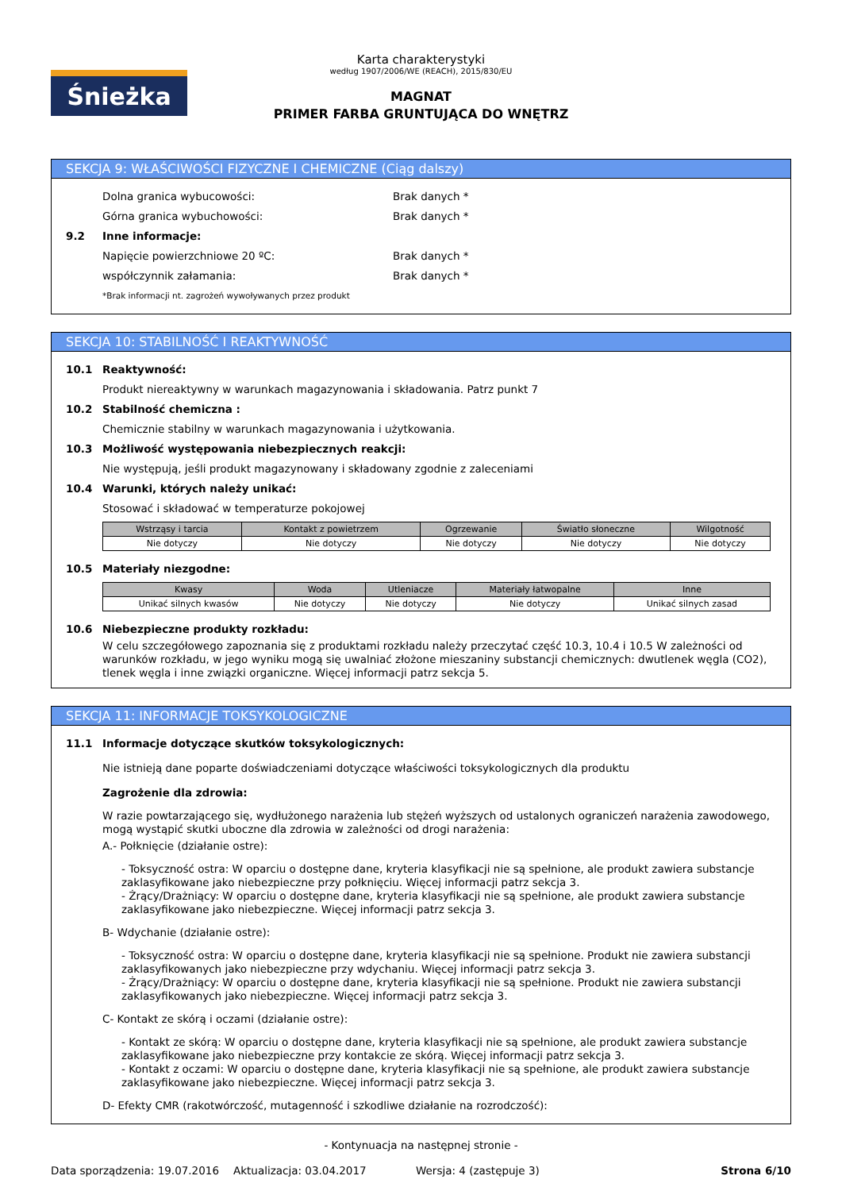Śnieżka
Karta charakterystyki
według 1907/2006/WE (REACH), 2015/830/EU
MAGNAT
PRIMER FARBA GRUNTUJĄCA DO WNĘTRZ
SEKCJA 9: WŁAŚCIWOŚCI FIZYCZNE I CHEMICZNE (Ciąg dalszy)
Dolna granica wybucowości: Brak danych *
Górna granica wybuchowości: Brak danych *
9.2 Inne informacje:
Napięcie powierzchniowe 20 ºC: Brak danych *
współczynnik załamania: Brak danych *
*Brak informacji nt. zagrożeń wywoływanych przez produkt
SEKCJA 10: STABILNOŚĆ I REAKTYWNOŚĆ
10.1 Reaktywność:
Produkt niereaktywny w warunkach magazynowania i składowania. Patrz punkt 7
10.2 Stabilność chemiczna :
Chemicznie stabilny w warunkach magazynowania i użytkowania.
10.3 Możliwość występowania niebezpiecznych reakcji:
Nie występują, jeśli produkt magazynowany i składowany zgodnie z zaleceniami
10.4 Warunki, których należy unikać:
Stosować i składować w temperaturze pokojowej
| Wstrząsy i tarcia | Kontakt z powietrzem | Ogrzewanie | Światło słoneczne | Wilgotność |
| --- | --- | --- | --- | --- |
| Nie dotyczy | Nie dotyczy | Nie dotyczy | Nie dotyczy | Nie dotyczy |
10.5 Materiały niezgodne:
| Kwasy | Woda | Utleniacze | Materiały łatwopalne | Inne |
| --- | --- | --- | --- | --- |
| Unikać silnych kwasów | Nie dotyczy | Nie dotyczy | Nie dotyczy | Unikać silnych zasad |
10.6 Niebezpieczne produkty rozkładu:
W celu szczegółowego zapoznania się z produktami rozkładu należy przeczytać część 10.3, 10.4 i 10.5 W zależności od warunków rozkładu, w jego wyniku mogą się uwalniać złożone mieszaniny substancji chemicznych: dwutlenek węgla (CO2), tlenek węgla i inne związki organiczne. Więcej informacji patrz sekcja 5.
SEKCJA 11: INFORMACJE TOKSYKOLOGICZNE
11.1 Informacje dotyczące skutków toksykologicznych:
Nie istnieją dane poparte doświadczeniami dotyczące właściwości toksykologicznych dla produktu
Zagrożenie dla zdrowia:
W razie powtarzającego się, wydłużonego narażenia lub stężeń wyższych od ustalonych ograniczeń narażenia zawodowego, mogą wystąpić skutki uboczne dla zdrowia w zależności od drogi narażenia:
A.- Połknięcie (działanie ostre):
- Toksyczność ostra: W oparciu o dostępne dane, kryteria klasyfikacji nie są spełnione, ale produkt zawiera substancje zaklasyfikowane jako niebezpieczne przy połknięciu. Więcej informacji patrz sekcja 3.
- Żrący/Drażniący: W oparciu o dostępne dane, kryteria klasyfikacji nie są spełnione, ale produkt zawiera substancje zaklasyfikowane jako niebezpieczne. Więcej informacji patrz sekcja 3.
B- Wdychanie (działanie ostre):
- Toksyczność ostra: W oparciu o dostępne dane, kryteria klasyfikacji nie są spełnione. Produkt nie zawiera substancji zaklasyfikowanych jako niebezpieczne przy wdychaniu. Więcej informacji patrz sekcja 3.
- Żrący/Drażniący: W oparciu o dostępne dane, kryteria klasyfikacji nie są spełnione. Produkt nie zawiera substancji zaklasyfikowanych jako niebezpieczne. Więcej informacji patrz sekcja 3.
C- Kontakt ze skórą i oczami (działanie ostre):
- Kontakt ze skórą: W oparciu o dostępne dane, kryteria klasyfikacji nie są spełnione, ale produkt zawiera substancje zaklasyfikowane jako niebezpieczne przy kontakcie ze skórą. Więcej informacji patrz sekcja 3.
- Kontakt z oczami: W oparciu o dostępne dane, kryteria klasyfikacji nie są spełnione, ale produkt zawiera substancje zaklasyfikowane jako niebezpieczne. Więcej informacji patrz sekcja 3.
D- Efekty CMR (rakotwórczość, mutagenność i szkodliwe działanie na rozrodczość):
- Kontynuacja na następnej stronie -
Data sporządzenia: 19.07.2016 Aktualizacja: 03.04.2017 Wersja: 4 (zastępuje 3) Strona 6/10